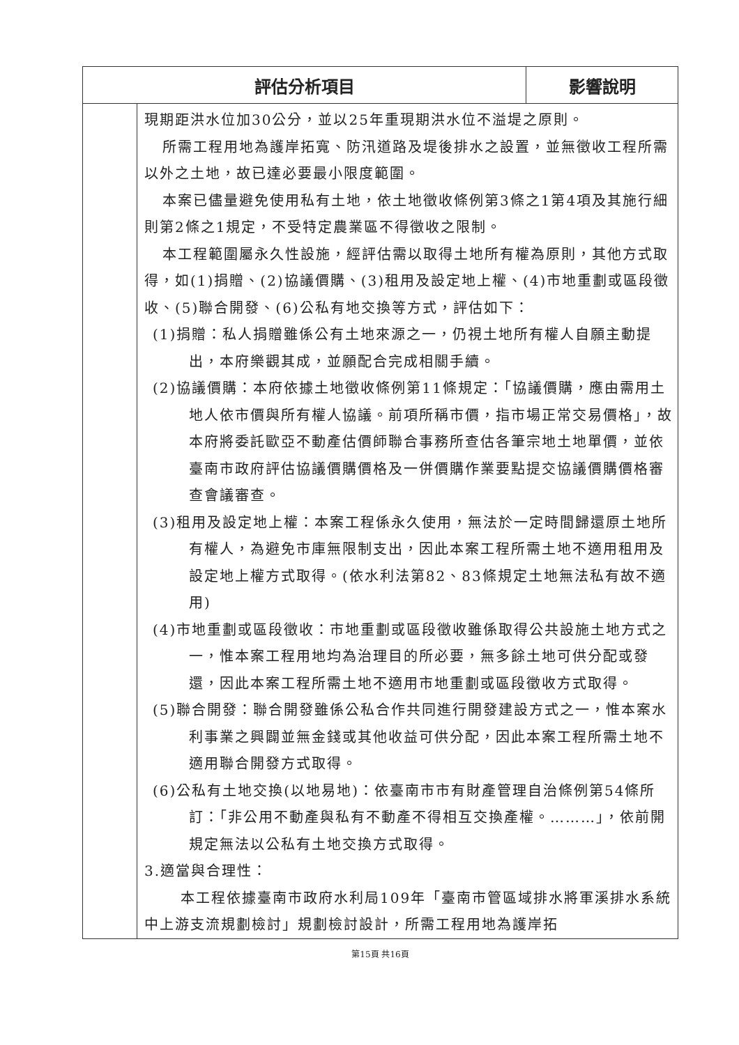| 評估分析項目 | | 影響說明 |
| --- | --- | --- |
| | | 現期距洪水位加30公分，並以25年重現期洪水位不溢堤之原則。 所需工程用地為護岸拓寬、防汛道路及堤後排水之設置，並無徵收工程所需以外之土地，故已達必要最小限度範圍。 本案已儘量避免使用私有土地，依土地徵收條例第3條之1第4項及其施行細則第2條之1規定，不受特定農業區不得徵收之限制。 本工程範圍屬永久性設施，經評估需以取得土地所有權為原則，其他方式取得，如(1)捐贈、(2)協議價購、(3)租用及設定地上權、(4)市地重劃或區段徵收、(5)聯合開發、(6)公私有地交換等方式，評估如下： (1)捐贈：私人捐贈雖係公有土地來源之一，仍視土地所有權人自願主動提出，本府樂觀其成，並願配合完成相關手續。 (2)協議價購：本府依據土地徵收條例第11條規定：「協議價購，應由需用土地人依市價與所有權人協議。前項所稱市價，指市場正常交易價格」，故本府將委託歐亞不動產估價師聯合事務所查估各筆宗地土地單價，並依臺南市政府評估協議價購價格及一併價購作業要點提交協議價購價格審查會議審查。 (3)租用及設定地上權：本案工程係永久使用，無法於一定時間歸還原土地所有權人，為避免市庫無限制支出，因此本案工程所需土地不適用租用及設定地上權方式取得。(依水利法第82、83條規定土地無法私有故不適用) (4)市地重劃或區段徵收：市地重劃或區段徵收雖係取得公共設施土地方式之一，惟本案工程用地均為治理目的所必要，無多餘土地可供分配或發還，因此本案工程所需土地不適用市地重劃或區段徵收方式取得。 (5)聯合開發：聯合開發雖係公私合作共同進行開發建設方式之一，惟本案水利事業之興闢並無金錢或其他收益可供分配，因此本案工程所需土地不適用聯合開發方式取得。 (6)公私有土地交換(以地易地)：依臺南市市有財產管理自治條例第54條所訂：「非公用不動產與私有不動產不得相互交換產權。………」，依前開規定無法以公私有土地交換方式取得。 3.適當與合理性： 本工程依據臺南市政府水利局109年「臺南市管區域排水將軍溪排水系統中上游支流規劃檢討」規劃檢討設計，所需工程用地為護岸拓 |
第15頁 共16頁